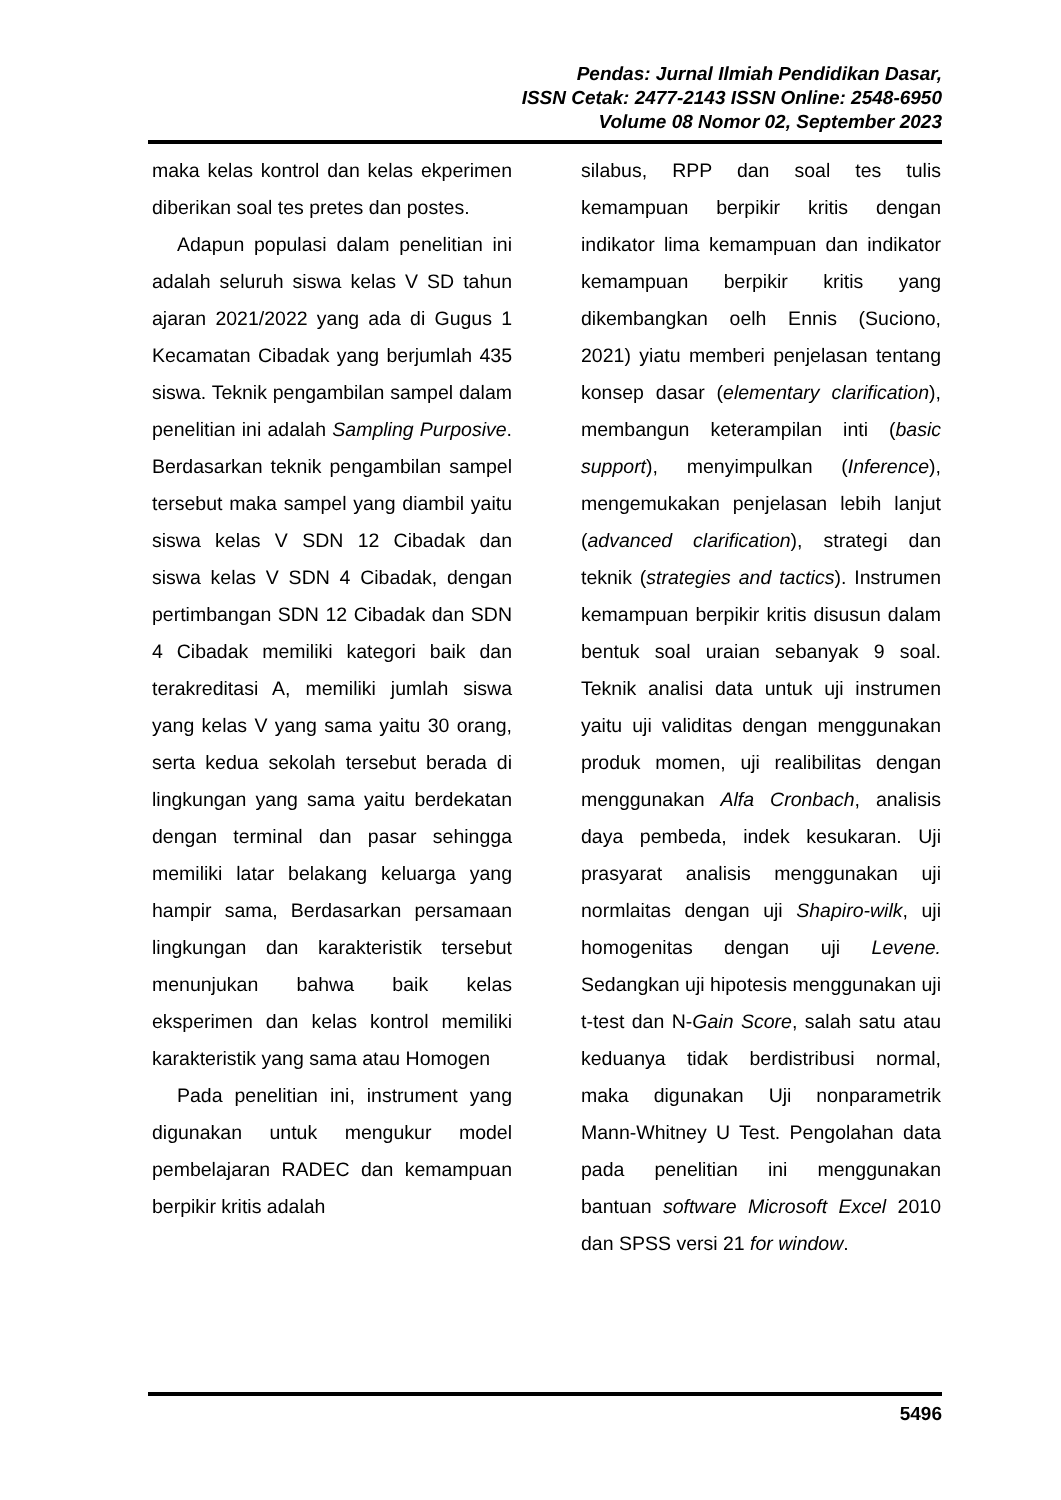Pendas: Jurnal Ilmiah Pendidikan Dasar,
ISSN Cetak: 2477-2143 ISSN Online: 2548-6950
Volume 08 Nomor 02, September 2023
maka kelas kontrol dan kelas ekperimen diberikan soal tes pretes dan postes.
Adapun populasi dalam penelitian ini adalah seluruh siswa kelas V SD tahun ajaran 2021/2022 yang ada di Gugus 1 Kecamatan Cibadak yang berjumlah 435 siswa. Teknik pengambilan sampel dalam penelitian ini adalah Sampling Purposive. Berdasarkan teknik pengambilan sampel tersebut maka sampel yang diambil yaitu siswa kelas V SDN 12 Cibadak dan siswa kelas V SDN 4 Cibadak, dengan pertimbangan SDN 12 Cibadak dan SDN 4 Cibadak memiliki kategori baik dan terakreditasi A, memiliki jumlah siswa yang kelas V yang sama yaitu 30 orang, serta kedua sekolah tersebut berada di lingkungan yang sama yaitu berdekatan dengan terminal dan pasar sehingga memiliki latar belakang keluarga yang hampir sama, Berdasarkan persamaan lingkungan dan karakteristik tersebut menunjukan bahwa baik kelas eksperimen dan kelas kontrol memiliki karakteristik yang sama atau Homogen
Pada penelitian ini, instrument yang digunakan untuk mengukur model pembelajaran RADEC dan kemampuan berpikir kritis adalah
silabus, RPP dan soal tes tulis kemampuan berpikir kritis dengan indikator lima kemampuan dan indikator kemampuan berpikir kritis yang dikembangkan oelh Ennis (Suciono, 2021) yiatu memberi penjelasan tentang konsep dasar (elementary clarification), membangun keterampilan inti (basic support), menyimpulkan (Inference), mengemukakan penjelasan lebih lanjut (advanced clarification), strategi dan teknik (strategies and tactics). Instrumen kemampuan berpikir kritis disusun dalam bentuk soal uraian sebanyak 9 soal. Teknik analisi data untuk uji instrumen yaitu uji validitas dengan menggunakan produk momen, uji realibilitas dengan menggunakan Alfa Cronbach, analisis daya pembeda, indek kesukaran. Uji prasyarat analisis menggunakan uji normlaitas dengan uji Shapiro-wilk, uji homogenitas dengan uji Levene. Sedangkan uji hipotesis menggunakan uji t-test dan N-Gain Score, salah satu atau keduanya tidak berdistribusi normal, maka digunakan Uji nonparametrik Mann-Whitney U Test. Pengolahan data pada penelitian ini menggunakan bantuan software Microsoft Excel 2010 dan SPSS versi 21 for window.
5496